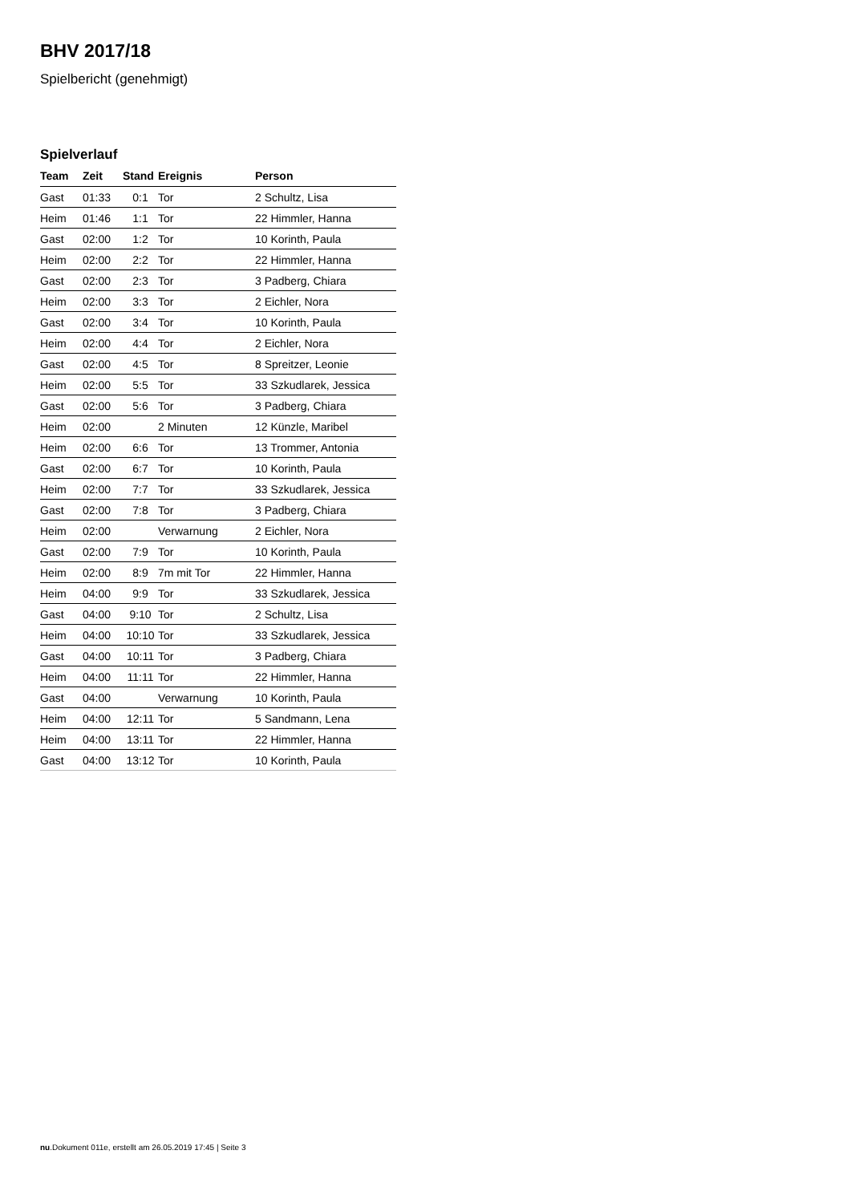BHV 2017/18
Spielbericht (genehmigt)
Spielverlauf
| Team | Zeit | Stand | Ereignis | Person |
| --- | --- | --- | --- | --- |
| Gast | 01:33 | 0:1 | Tor | 2 Schultz, Lisa |
| Heim | 01:46 | 1:1 | Tor | 22 Himmler, Hanna |
| Gast | 02:00 | 1:2 | Tor | 10 Korinth, Paula |
| Heim | 02:00 | 2:2 | Tor | 22 Himmler, Hanna |
| Gast | 02:00 | 2:3 | Tor | 3 Padberg, Chiara |
| Heim | 02:00 | 3:3 | Tor | 2 Eichler, Nora |
| Gast | 02:00 | 3:4 | Tor | 10 Korinth, Paula |
| Heim | 02:00 | 4:4 | Tor | 2 Eichler, Nora |
| Gast | 02:00 | 4:5 | Tor | 8 Spreitzer, Leonie |
| Heim | 02:00 | 5:5 | Tor | 33 Szkudlarek, Jessica |
| Gast | 02:00 | 5:6 | Tor | 3 Padberg, Chiara |
| Heim | 02:00 | | 2 Minuten | 12 Künzle, Maribel |
| Heim | 02:00 | 6:6 | Tor | 13 Trommer, Antonia |
| Gast | 02:00 | 6:7 | Tor | 10 Korinth, Paula |
| Heim | 02:00 | 7:7 | Tor | 33 Szkudlarek, Jessica |
| Gast | 02:00 | 7:8 | Tor | 3 Padberg, Chiara |
| Heim | 02:00 | | Verwarnung | 2 Eichler, Nora |
| Gast | 02:00 | 7:9 | Tor | 10 Korinth, Paula |
| Heim | 02:00 | 8:9 | 7m mit Tor | 22 Himmler, Hanna |
| Heim | 04:00 | 9:9 | Tor | 33 Szkudlarek, Jessica |
| Gast | 04:00 | 9:10 | Tor | 2 Schultz, Lisa |
| Heim | 04:00 | 10:10 | Tor | 33 Szkudlarek, Jessica |
| Gast | 04:00 | 10:11 | Tor | 3 Padberg, Chiara |
| Heim | 04:00 | 11:11 | Tor | 22 Himmler, Hanna |
| Gast | 04:00 | | Verwarnung | 10 Korinth, Paula |
| Heim | 04:00 | 12:11 | Tor | 5 Sandmann, Lena |
| Heim | 04:00 | 13:11 | Tor | 22 Himmler, Hanna |
| Gast | 04:00 | 13:12 | Tor | 10 Korinth, Paula |
nu.Dokument 011e, erstellt am 26.05.2019 17:45 | Seite 3